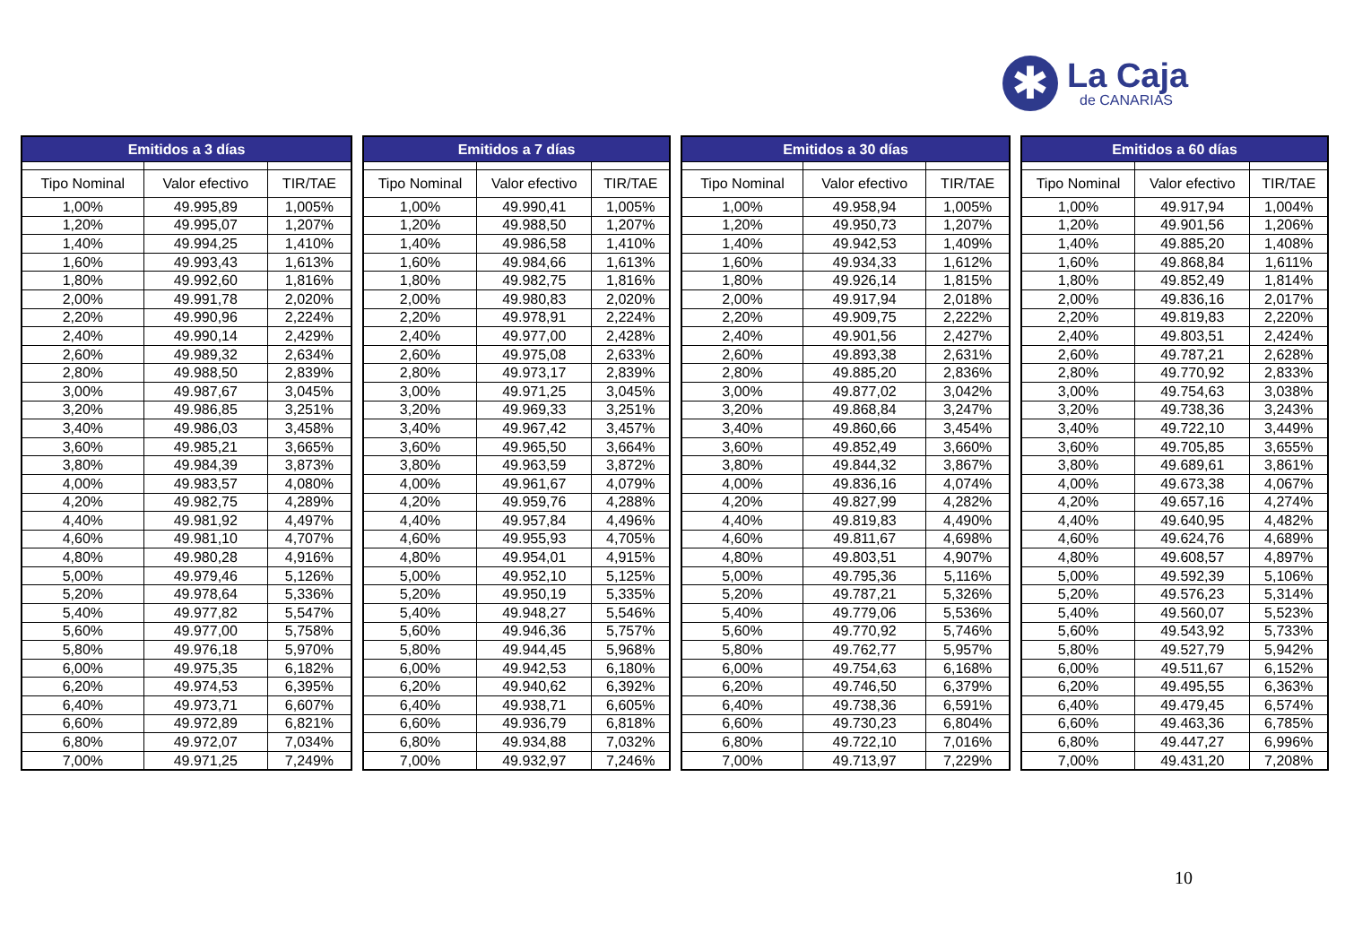✱
La Caja
de CANARIAS
| Emitidos a 3 días | | |
| --- | --- | --- |
| Tipo Nominal | Valor efectivo | TIR/TAE |
| 1,00% | 49.995,89 | 1,005% |
| 1,20% | 49.995,07 | 1,207% |
| 1,40% | 49.994,25 | 1,410% |
| 1,60% | 49.993,43 | 1,613% |
| 1,80% | 49.992,60 | 1,816% |
| 2,00% | 49.991,78 | 2,020% |
| 2,20% | 49.990,96 | 2,224% |
| 2,40% | 49.990,14 | 2,429% |
| 2,60% | 49.989,32 | 2,634% |
| 2,80% | 49.988,50 | 2,839% |
| 3,00% | 49.987,67 | 3,045% |
| 3,20% | 49.986,85 | 3,251% |
| 3,40% | 49.986,03 | 3,458% |
| 3,60% | 49.985,21 | 3,665% |
| 3,80% | 49.984,39 | 3,873% |
| 4,00% | 49.983,57 | 4,080% |
| 4,20% | 49.982,75 | 4,289% |
| 4,40% | 49.981,92 | 4,497% |
| 4,60% | 49.981,10 | 4,707% |
| 4,80% | 49.980,28 | 4,916% |
| 5,00% | 49.979,46 | 5,126% |
| 5,20% | 49.978,64 | 5,336% |
| 5,40% | 49.977,82 | 5,547% |
| 5,60% | 49.977,00 | 5,758% |
| 5,80% | 49.976,18 | 5,970% |
| 6,00% | 49.975,35 | 6,182% |
| 6,20% | 49.974,53 | 6,395% |
| 6,40% | 49.973,71 | 6,607% |
| 6,60% | 49.972,89 | 6,821% |
| 6,80% | 49.972,07 | 7,034% |
| 7,00% | 49.971,25 | 7,249% |
| Emitidos a 7 días | | |
| --- | --- | --- |
| Tipo Nominal | Valor efectivo | TIR/TAE |
| 1,00% | 49.990,41 | 1,005% |
| 1,20% | 49.988,50 | 1,207% |
| 1,40% | 49.986,58 | 1,410% |
| 1,60% | 49.984,66 | 1,613% |
| 1,80% | 49.982,75 | 1,816% |
| 2,00% | 49.980,83 | 2,020% |
| 2,20% | 49.978,91 | 2,224% |
| 2,40% | 49.977,00 | 2,428% |
| 2,60% | 49.975,08 | 2,633% |
| 2,80% | 49.973,17 | 2,839% |
| 3,00% | 49.971,25 | 3,045% |
| 3,20% | 49.969,33 | 3,251% |
| 3,40% | 49.967,42 | 3,457% |
| 3,60% | 49.965,50 | 3,664% |
| 3,80% | 49.963,59 | 3,872% |
| 4,00% | 49.961,67 | 4,079% |
| 4,20% | 49.959,76 | 4,288% |
| 4,40% | 49.957,84 | 4,496% |
| 4,60% | 49.955,93 | 4,705% |
| 4,80% | 49.954,01 | 4,915% |
| 5,00% | 49.952,10 | 5,125% |
| 5,20% | 49.950,19 | 5,335% |
| 5,40% | 49.948,27 | 5,546% |
| 5,60% | 49.946,36 | 5,757% |
| 5,80% | 49.944,45 | 5,968% |
| 6,00% | 49.942,53 | 6,180% |
| 6,20% | 49.940,62 | 6,392% |
| 6,40% | 49.938,71 | 6,605% |
| 6,60% | 49.936,79 | 6,818% |
| 6,80% | 49.934,88 | 7,032% |
| 7,00% | 49.932,97 | 7,246% |
| Emitidos a 30 días | | |
| --- | --- | --- |
| Tipo Nominal | Valor efectivo | TIR/TAE |
| 1,00% | 49.958,94 | 1,005% |
| 1,20% | 49.950,73 | 1,207% |
| 1,40% | 49.942,53 | 1,409% |
| 1,60% | 49.934,33 | 1,612% |
| 1,80% | 49.926,14 | 1,815% |
| 2,00% | 49.917,94 | 2,018% |
| 2,20% | 49.909,75 | 2,222% |
| 2,40% | 49.901,56 | 2,427% |
| 2,60% | 49.893,38 | 2,631% |
| 2,80% | 49.885,20 | 2,836% |
| 3,00% | 49.877,02 | 3,042% |
| 3,20% | 49.868,84 | 3,247% |
| 3,40% | 49.860,66 | 3,454% |
| 3,60% | 49.852,49 | 3,660% |
| 3,80% | 49.844,32 | 3,867% |
| 4,00% | 49.836,16 | 4,074% |
| 4,20% | 49.827,99 | 4,282% |
| 4,40% | 49.819,83 | 4,490% |
| 4,60% | 49.811,67 | 4,698% |
| 4,80% | 49.803,51 | 4,907% |
| 5,00% | 49.795,36 | 5,116% |
| 5,20% | 49.787,21 | 5,326% |
| 5,40% | 49.779,06 | 5,536% |
| 5,60% | 49.770,92 | 5,746% |
| 5,80% | 49.762,77 | 5,957% |
| 6,00% | 49.754,63 | 6,168% |
| 6,20% | 49.746,50 | 6,379% |
| 6,40% | 49.738,36 | 6,591% |
| 6,60% | 49.730,23 | 6,804% |
| 6,80% | 49.722,10 | 7,016% |
| 7,00% | 49.713,97 | 7,229% |
| Emitidos a 60 días | | |
| --- | --- | --- |
| Tipo Nominal | Valor efectivo | TIR/TAE |
| 1,00% | 49.917,94 | 1,004% |
| 1,20% | 49.901,56 | 1,206% |
| 1,40% | 49.885,20 | 1,408% |
| 1,60% | 49.868,84 | 1,611% |
| 1,80% | 49.852,49 | 1,814% |
| 2,00% | 49.836,16 | 2,017% |
| 2,20% | 49.819,83 | 2,220% |
| 2,40% | 49.803,51 | 2,424% |
| 2,60% | 49.787,21 | 2,628% |
| 2,80% | 49.770,92 | 2,833% |
| 3,00% | 49.754,63 | 3,038% |
| 3,20% | 49.738,36 | 3,243% |
| 3,40% | 49.722,10 | 3,449% |
| 3,60% | 49.705,85 | 3,655% |
| 3,80% | 49.689,61 | 3,861% |
| 4,00% | 49.673,38 | 4,067% |
| 4,20% | 49.657,16 | 4,274% |
| 4,40% | 49.640,95 | 4,482% |
| 4,60% | 49.624,76 | 4,689% |
| 4,80% | 49.608,57 | 4,897% |
| 5,00% | 49.592,39 | 5,106% |
| 5,20% | 49.576,23 | 5,314% |
| 5,40% | 49.560,07 | 5,523% |
| 5,60% | 49.543,92 | 5,733% |
| 5,80% | 49.527,79 | 5,942% |
| 6,00% | 49.511,67 | 6,152% |
| 6,20% | 49.495,55 | 6,363% |
| 6,40% | 49.479,45 | 6,574% |
| 6,60% | 49.463,36 | 6,785% |
| 6,80% | 49.447,27 | 6,996% |
| 7,00% | 49.431,20 | 7,208% |
10